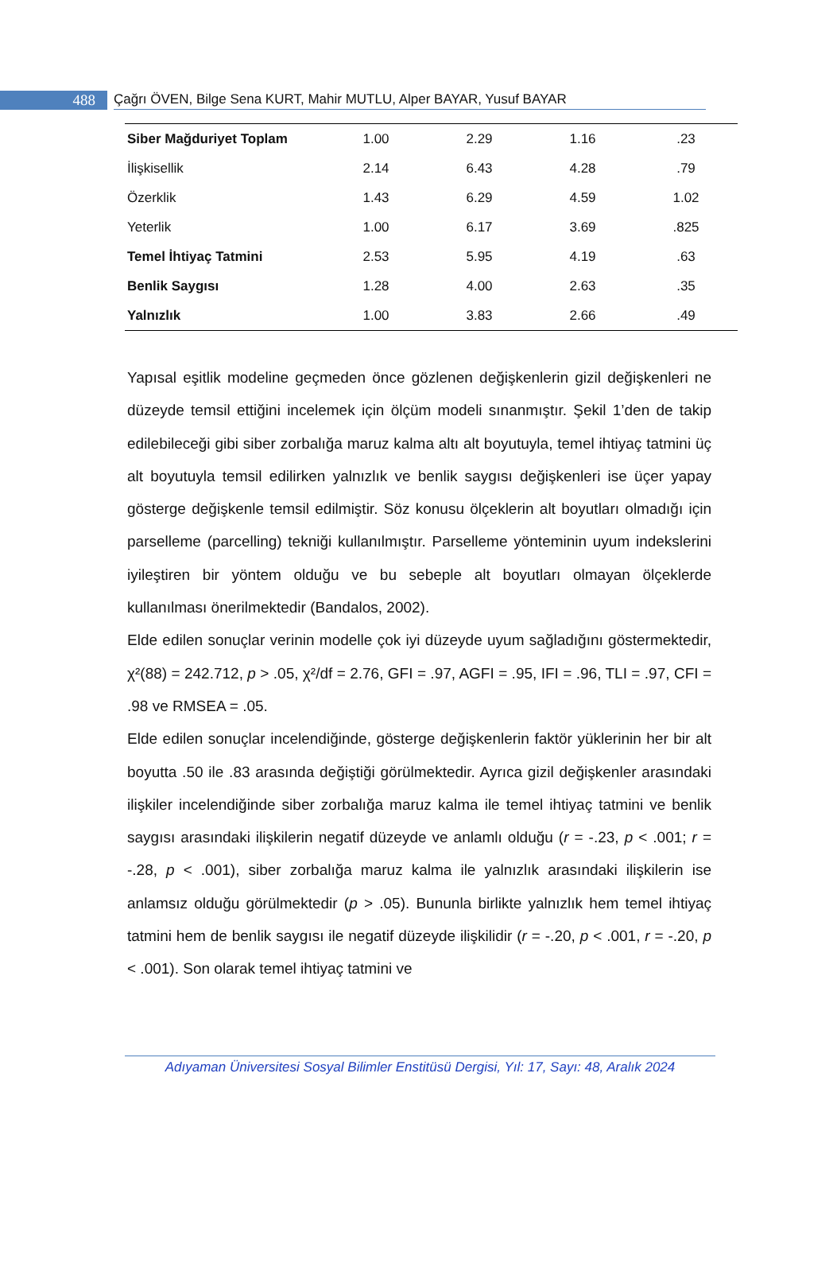488
Çağrı ÖVEN, Bilge Sena KURT, Mahir MUTLU, Alper BAYAR, Yusuf BAYAR
| Siber Mağduriyet Toplam | 1.00 | 2.29 | 1.16 | .23 |
| İlişkisellik | 2.14 | 6.43 | 4.28 | .79 |
| Özerklik | 1.43 | 6.29 | 4.59 | 1.02 |
| Yeterlik | 1.00 | 6.17 | 3.69 | .825 |
| Temel İhtiyaç Tatmini | 2.53 | 5.95 | 4.19 | .63 |
| Benlik Saygısı | 1.28 | 4.00 | 2.63 | .35 |
| Yalnızlık | 1.00 | 3.83 | 2.66 | .49 |
Yapısal eşitlik modeline geçmeden önce gözlenen değişkenlerin gizil değişkenleri ne düzeyde temsil ettiğini incelemek için ölçüm modeli sınanmıştır. Şekil 1’den de takip edilebileceği gibi siber zorbalığa maruz kalma altı alt boyutuyla, temel ihtiyaç tatmini üç alt boyutuyla temsil edilirken yalnızlık ve benlik saygısı değişkenleri ise üçer yapay gösterge değişkenle temsil edilmiştir. Söz konusu ölçeklerin alt boyutları olmadığı için parselleme (parcelling) tekniği kullanılmıştır. Parselleme yönteminin uyum indekslerini iyileştiren bir yöntem olduğu ve bu sebeple alt boyutları olmayan ölçeklerde kullanılması önerilmektedir (Bandalos, 2002).
Elde edilen sonuçlar verinin modelle çok iyi düzeyde uyum sağladığını göstermektedir, χ²(88) = 242.712, p > .05, χ²/df = 2.76, GFI = .97, AGFI = .95, IFI = .96, TLI = .97, CFI = .98 ve RMSEA = .05.
Elde edilen sonuçlar incelendiğinde, gösterge değişkenlerin faktör yüklerinin her bir alt boyutta .50 ile .83 arasında değiştiği görülmektedir. Ayrıca gizil değişkenler arasındaki ilişkiler incelendiğinde siber zorbalığa maruz kalma ile temel ihtiyaç tatmini ve benlik saygısı arasındaki ilişkilerin negatif düzeyde ve anlamlı olduğu (r = -.23, p < .001; r = -.28, p < .001), siber zorbalığa maruz kalma ile yalnızlık arasındaki ilişkilerin ise anlamsız olduğu görülmektedir (p > .05). Bununla birlikte yalnızlık hem temel ihtiyaç tatmini hem de benlik saygısı ile negatif düzeyde ilişkilidir (r = -.20, p < .001, r = -.20, p < .001). Son olarak temel ihtiyaç tatmini ve
Adıyaman Üniversitesi Sosyal Bilimler Enstitüsü Dergisi, Yıl: 17, Sayı: 48, Aralık 2024